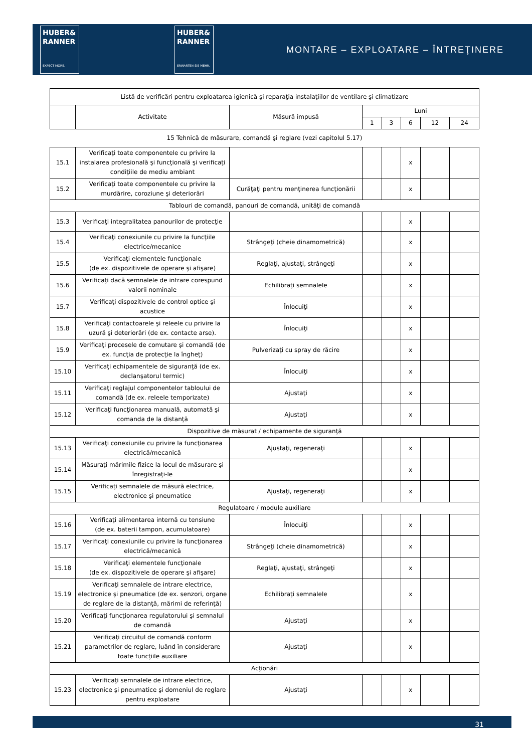HUBER&
RANNER
EXPECT MORE.
HUBER&
RANNER
ERWARTEN SIE MEHR.
MONTARE – EXPLOATARE – ÎNTREŢINERE
| Listă de verificări pentru exploatarea igienică şi reparaţia instalaţiilor de ventilare şi climatizare | | | | | | | |
| --- | --- | --- | --- | --- | --- | --- | --- |
| | Activitate | Măsură impusă | Luni | | | | |
| | | | 1 | 3 | 6 | 12 | 24 |
| 15 Tehnică de măsurare, comandă şi reglare (vezi capitolul 5.17) | | | | | | | |
| 15.1 | Verificaţi toate componentele cu privire la instalarea profesională şi funcţională şi verificaţi condiţiile de mediu ambiant | | | | x | | |
| 15.2 | Verificaţi toate componentele cu privire la murdărire, coroziune şi deteriorări | Curăţaţi pentru menţinerea funcţionării | | | x | | |
| Tablouri de comandă, panouri de comandă, unităţi de comandă | | | | | | | |
| 15.3 | Verificaţi integralitatea panourilor de protecţie | | | | x | | |
| 15.4 | Verificaţi conexiunile cu privire la funcţiile electrice/mecanice | Strângeţi (cheie dinamometrică) | | | x | | |
| 15.5 | Verificaţi elementele funcţionale (de ex. dispozitivele de operare şi afişare) | Reglaţi, ajustaţi, strângeţi | | | x | | |
| 15.6 | Verificaţi dacă semnalele de intrare corespund valorii nominale | Echilibraţi semnalele | | | x | | |
| 15.7 | Verificaţi dispozitivele de control optice şi acustice | Înlocuiţi | | | x | | |
| 15.8 | Verificaţi contactoarele şi releele cu privire la uzură şi deteriorări (de ex. contacte arse). | Înlocuiţi | | | x | | |
| 15.9 | Verificaţi procesele de comutare şi comandă (de ex. funcţia de protecţie la îngheţ) | Pulverizaţi cu spray de răcire | | | x | | |
| 15.10 | Verificaţi echipamentele de siguranţă (de ex. declanşatorul termic) | Înlocuiţi | | | x | | |
| 15.11 | Verificaţi reglajul componentelor tabloului de comandă (de ex. releele temporizate) | Ajustaţi | | | x | | |
| 15.12 | Verificaţi funcţionarea manuală, automată şi comanda de la distanţă | Ajustaţi | | | x | | |
| Dispozitive de măsurat / echipamente de siguranţă | | | | | | | |
| 15.13 | Verificaţi conexiunile cu privire la funcţionarea electrică/mecanică | Ajustaţi, regeneraţi | | | x | | |
| 15.14 | Măsuraţi mărimile fizice la locul de măsurare şi înregistraţi-le | | | | x | | |
| 15.15 | Verificaţi semnalele de măsură electrice, electronice şi pneumatice | Ajustaţi, regeneraţi | | | x | | |
| Regulatoare / module auxiliare | | | | | | | |
| 15.16 | Verificaţi alimentarea internă cu tensiune (de ex. baterii tampon, acumulatoare) | Înlocuiţi | | | x | | |
| 15.17 | Verificaţi conexiunile cu privire la funcţionarea electrică/mecanică | Strângeţi (cheie dinamometrică) | | | x | | |
| 15.18 | Verificaţi elementele funcţionale (de ex. dispozitivele de operare şi afişare) | Reglaţi, ajustaţi, strângeţi | | | x | | |
| 15.19 | Verificaţi semnalele de intrare electrice, electronice şi pneumatice (de ex. senzori, organe de reglare de la distanţă, mărimi de referinţă) | Echilibraţi semnalele | | | x | | |
| 15.20 | Verificaţi funcţionarea regulatorului şi semnalul de comandă | Ajustaţi | | | x | | |
| 15.21 | Verificaţi circuitul de comandă conform parametrilor de reglare, luând în considerare toate funcţiile auxiliare | Ajustaţi | | | x | | |
| Acţionări | | | | | | | |
| 15.23 | Verificaţi semnalele de intrare electrice, electronice şi pneumatice şi domeniul de reglare pentru exploatare | Ajustaţi | | | x | | |
31